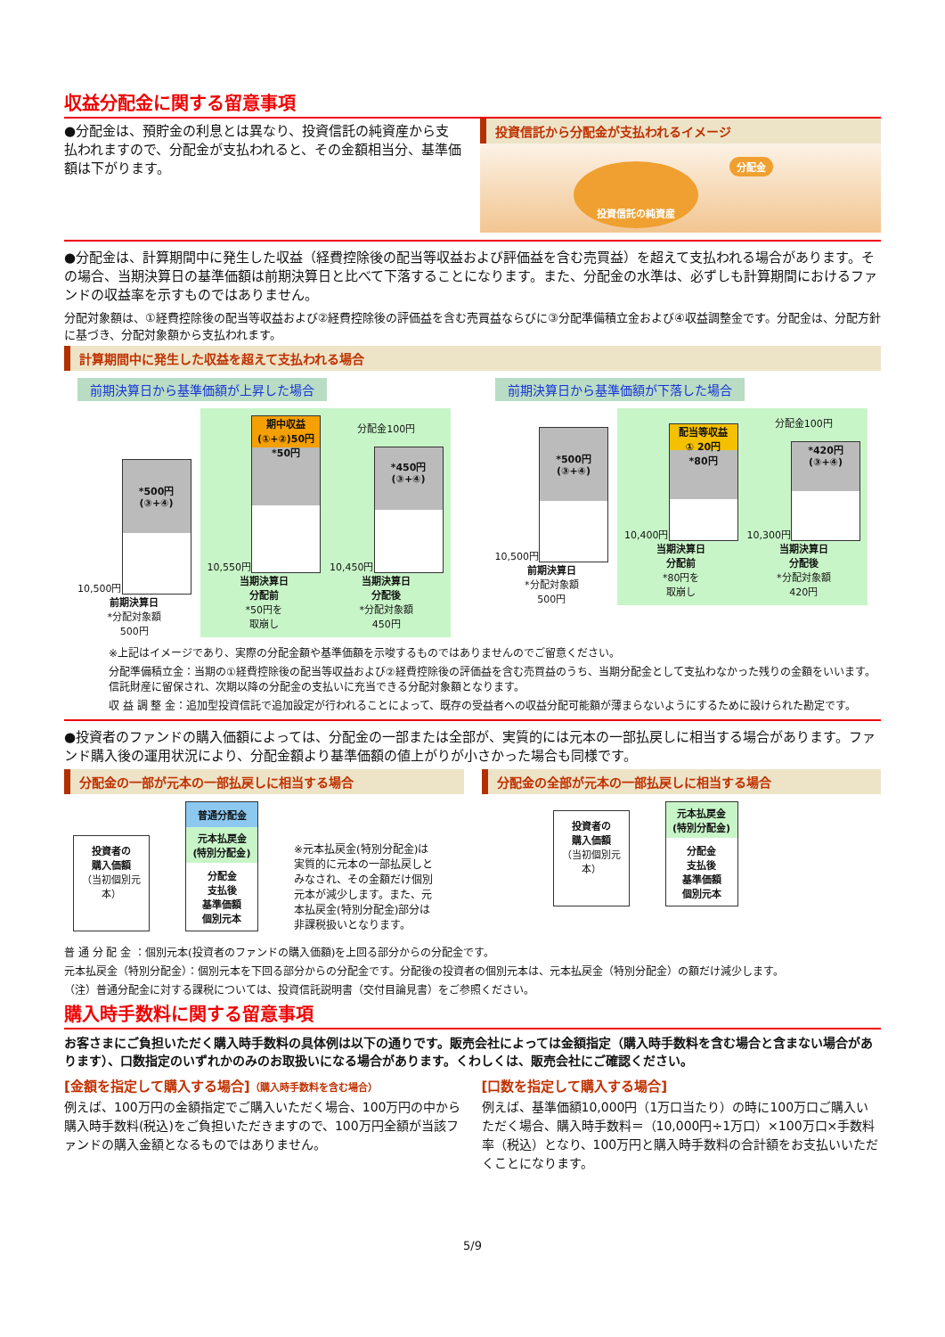収益分配金に関する留意事項
●分配金は、預貯金の利息とは異なり、投資信託の純資産から支払われますので、分配金が支払われると、その金額相当分、基準価額は下がります。
投資信託から分配金が支払われるイメージ
投資信託の純資産 分配金
●分配金は、計算期間中に発生した収益（経費控除後の配当等収益および評価益を含む売買益）を超えて支払われる場合があります。その場合、当期決算日の基準価額は前期決算日と比べて下落することになります。また、分配金の水準は、必ずしも計算期間におけるファンドの収益率を示すものではありません。
分配対象額は、①経費控除後の配当等収益および②経費控除後の評価益を含む売買益ならびに③分配準備積立金および④収益調整金です。分配金は、分配方針に基づき、分配対象額から支払われます。
計算期間中に発生した収益を超えて支払われる場合
前期決算日から基準価額が上昇した場合
10,500円
*500円
(③+④)
前期決算日
*分配対象額
500円
10,550円
期中収益
(①+②)50円
*50円
当期決算日
分配前
*50円を
取崩し
分配金100円
10,450円
*450円
(③+④)
当期決算日
分配後
*分配対象額
450円
前期決算日から基準価額が下落した場合
10,500円
*500円
(③+④)
前期決算日
*分配対象額
500円
10,400円
配当等収益
① 20円
*80円
当期決算日
分配前
*80円を
取崩し
分配金100円
10,300円
*420円
(③+④)
当期決算日
分配後
*分配対象額
420円
※上記はイメージであり、実際の分配金額や基準価額を示唆するものではありませんのでご留意ください。
分配準備積立金：当期の①経費控除後の配当等収益および②経費控除後の評価益を含む売買益のうち、当期分配金として支払わなかった残りの金額をいいます。信託財産に留保され、次期以降の分配金の支払いに充当できる分配対象額となります。
収 益 調 整 金：追加型投資信託で追加設定が行われることによって、既存の受益者への収益分配可能額が薄まらないようにするために設けられた勘定です。
●投資者のファンドの購入価額によっては、分配金の一部または全部が、実質的には元本の一部払戻しに相当する場合があります。ファンド購入後の運用状況により、分配金額より基準価額の値上がりが小さかった場合も同様です。
分配金の一部が元本の一部払戻しに相当する場合
投資者の
購入価額
（当初個別元本）
普通分配金
元本払戻金
(特別分配金)
分配金
支払後
基準価額
個別元本
※元本払戻金(特別分配金)は実質的に元本の一部払戻しとみなされ、その金額だけ個別元本が減少します。また、元本払戻金(特別分配金)部分は非課税扱いとなります。
分配金の全部が元本の一部払戻しに相当する場合
投資者の
購入価額
（当初個別元本）
元本払戻金
(特別分配金)
分配金
支払後
基準価額
個別元本
普 通 分 配 金 ：個別元本(投資者のファンドの購入価額)を上回る部分からの分配金です。
元本払戻金（特別分配金）：個別元本を下回る部分からの分配金です。分配後の投資者の個別元本は、元本払戻金（特別分配金）の額だけ減少します。
（注）普通分配金に対する課税については、投資信託説明書（交付目論見書）をご参照ください。
購入時手数料に関する留意事項
お客さまにご負担いただく購入時手数料の具体例は以下の通りです。販売会社によっては金額指定（購入時手数料を含む場合と含まない場合があります）、口数指定のいずれかのみのお取扱いになる場合があります。くわしくは、販売会社にご確認ください。
[金額を指定して購入する場合]（購入時手数料を含む場合）
例えば、100万円の金額指定でご購入いただく場合、100万円の中から購入時手数料(税込)をご負担いただきますので、100万円全額が当該ファンドの購入金額となるものではありません。
[口数を指定して購入する場合]
例えば、基準価額10,000円（1万口当たり）の時に100万口ご購入いただく場合、購入時手数料＝（10,000円÷1万口）×100万口×手数料率（税込）となり、100万円と購入時手数料の合計額をお支払いいただくことになります。
5/9